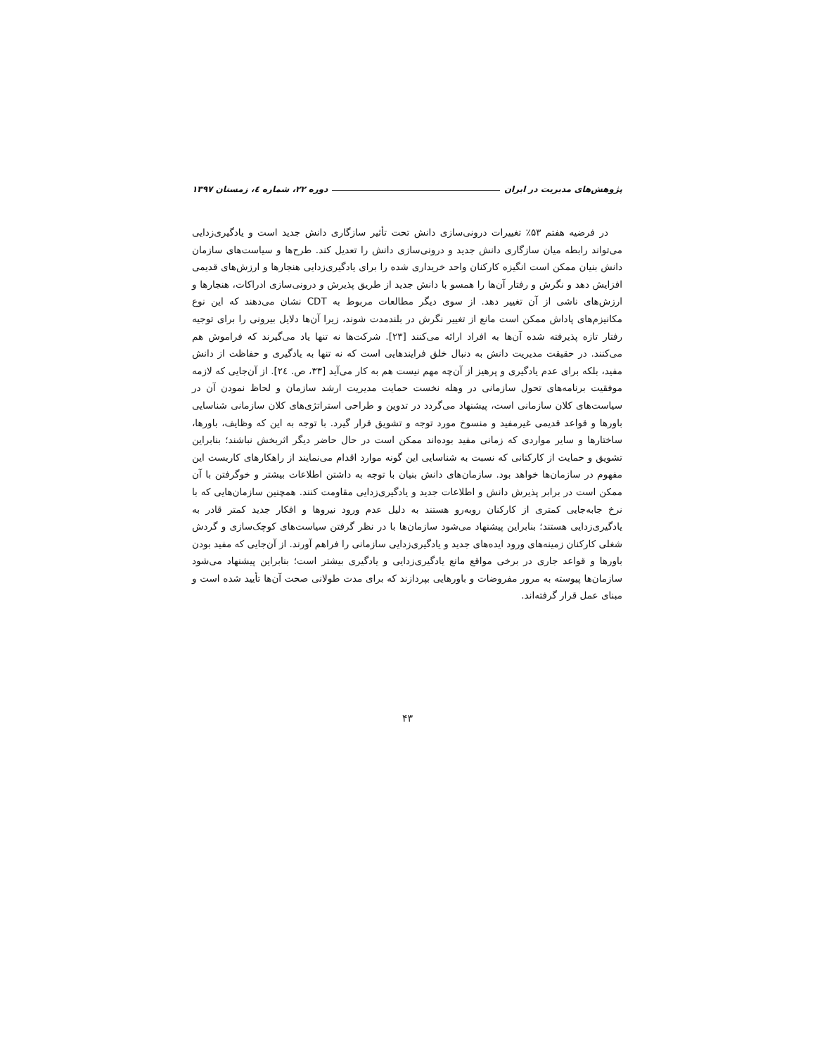پژوهش‌های مدیریت در ایران دوره ۲۲، شماره ٤، زمستان ۱۳۹۷
در فرضیه هفتم ۵۳٪ تغییرات درونی‌سازی دانش تحت تأثیر سازگاری دانش جدید است و یادگیری‌زدایی می‌تواند رابطه میان سازگاری دانش جدید و درونی‌سازی دانش را تعدیل کند. طرح‌ها و سیاست‌های سازمان دانش بنیان ممکن است انگیزه کارکنان واحد خریداری شده را برای یادگیری‌زدایی هنجارها و ارزش‌های قدیمی افزایش دهد و نگرش و رفتار آن‌ها را همسو با دانش جدید از طریق پذیرش و درونی‌سازی ادراکات، هنجارها و ارزش‌های ناشی از آن تغییر دهد. از سوی دیگر مطالعات مربوط به CDT نشان می‌دهند که این نوع مکانیزم‌های پاداش ممکن است مانع از تغییر نگرش در بلندمدت شوند، زیرا آن‌ها دلایل بیرونی را برای توجیه رفتار تازه پذیرفته شده آن‌ها به افراد ارائه می‌کنند [۲۳]. شرکت‌ها نه تنها یاد می‌گیرند که فراموش هم می‌کنند. در حقیقت مدیریت دانش به دنبال خلق فرایندهایی است که نه تنها به یادگیری و حفاظت از دانش مفید، بلکه برای عدم یادگیری و پرهیز از آن‌چه مهم نیست هم به کار می‌آید [۳۳، ص. ٢٤]. از آن‌جایی که لازمه موفقیت برنامه‌های تحول سازمانی در وهله نخست حمایت مدیریت ارشد سازمان و لحاظ نمودن آن در سیاست‌های کلان سازمانی است، پیشنهاد می‌گردد در تدوین و طراحی استراتژی‌های کلان سازمانی شناسایی باورها و قواعد قدیمی غیرمفید و منسوخ مورد توجه و تشویق قرار گیرد. با توجه به این که وظایف، باورها، ساختارها و سایر مواردی که زمانی مفید بوده‌اند ممکن است در حال حاضر دیگر اثربخش نباشند؛ بنابراین تشویق و حمایت از کارکنانی که نسبت به شناسایی این گونه موارد اقدام می‌نمایند از راهکارهای کاربست این مفهوم در سازمان‌ها خواهد بود. سازمان‌های دانش بنیان با توجه به داشتن اطلاعات بیشتر و خوگرفتن با آن ممکن است در برابر پذیرش دانش و اطلاعات جدید و یادگیری‌زدایی مقاومت کنند. همچنین سازمان‌هایی که با نرخ جابه‌جایی کمتری از کارکنان روبه‌رو هستند به دلیل عدم ورود نیروها و افکار جدید کمتر قادر به یادگیری‌زدایی هستند؛ بنابراین پیشنهاد می‌شود سازمان‌ها با در نظر گرفتن سیاست‌های کوچک‌سازی و گردش شغلی کارکنان زمینه‌های ورود ایده‌های جدید و یادگیری‌زدایی سازمانی را فراهم آورند. از آن‌جایی که مفید بودن باورها و قواعد جاری در برخی مواقع مانع یادگیری‌زدایی و یادگیری بیشتر است؛ بنابراین پیشنهاد می‌شود سازمان‌ها پیوسته به مرور مفروضات و باورهایی بپردازند که برای مدت طولانی صحت آن‌ها تأیید شده است و مبنای عمل قرار گرفته‌اند.
۴۳